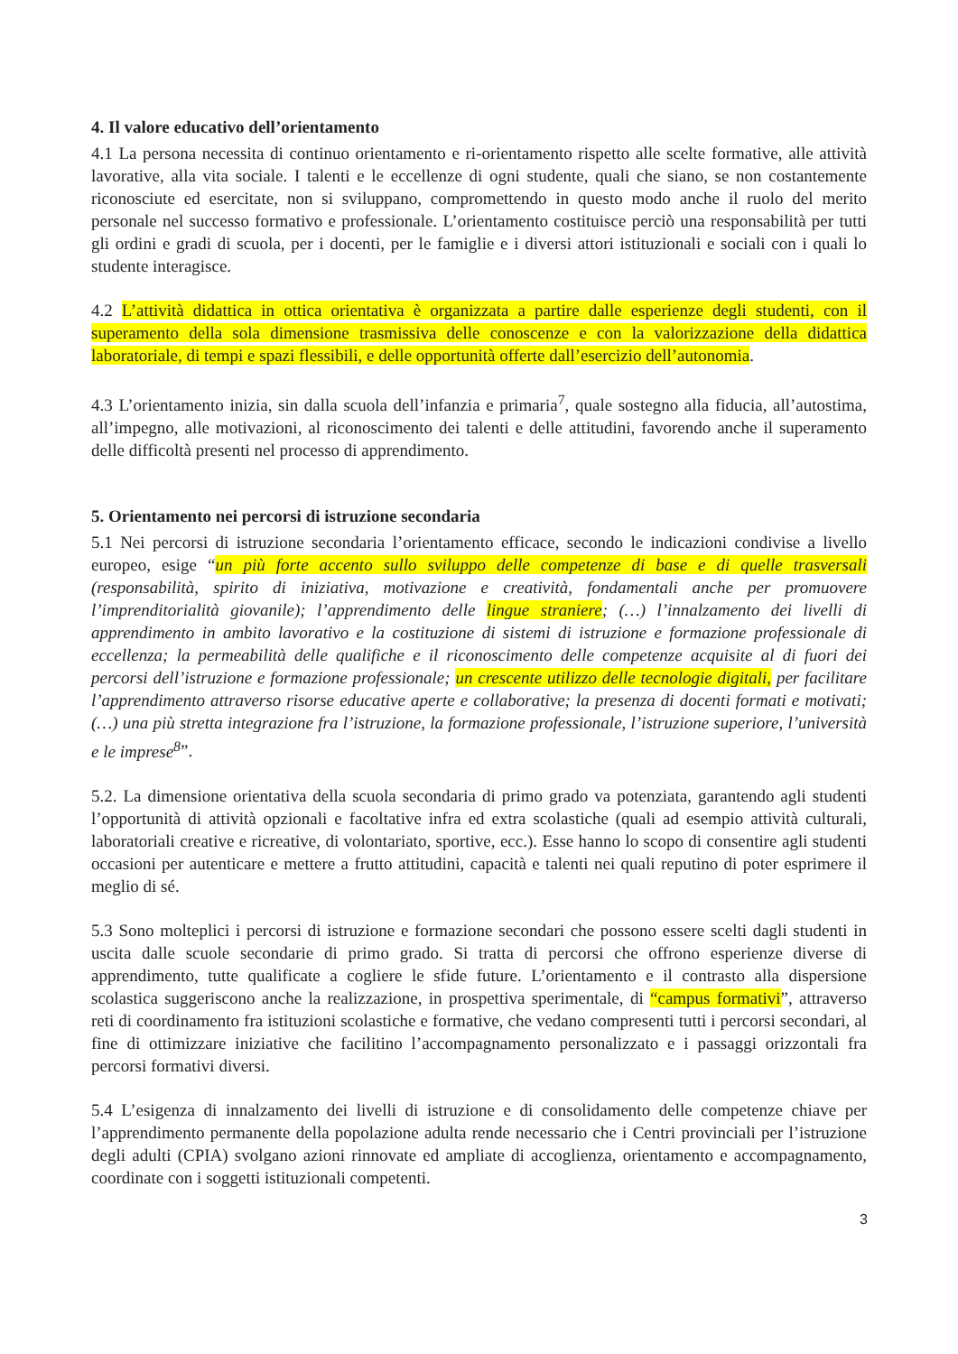4. Il valore educativo dell’orientamento
4.1 La persona necessita di continuo orientamento e ri-orientamento rispetto alle scelte formative, alle attività lavorative, alla vita sociale. I talenti e le eccellenze di ogni studente, quali che siano, se non costantemente riconosciute ed esercitate, non si sviluppano, compromettendo in questo modo anche il ruolo del merito personale nel successo formativo e professionale. L’orientamento costituisce perciò una responsabilità per tutti gli ordini e gradi di scuola, per i docenti, per le famiglie e i diversi attori istituzionali e sociali con i quali lo studente interagisce.
4.2 L’attività didattica in ottica orientativa è organizzata a partire dalle esperienze degli studenti, con il superamento della sola dimensione trasmissiva delle conoscenze e con la valorizzazione della didattica laboratoriale, di tempi e spazi flessibili, e delle opportunità offerte dall’esercizio dell’autonomia.
4.3 L’orientamento inizia, sin dalla scuola dell’infanzia e primaria<sup>7</sup>, quale sostegno alla fiducia, all’autostima, all’impegno, alle motivazioni, al riconoscimento dei talenti e delle attitudini, favorendo anche il superamento delle difficoltà presenti nel processo di apprendimento.
5. Orientamento nei percorsi di istruzione secondaria
5.1 Nei percorsi di istruzione secondaria l’orientamento efficace, secondo le indicazioni condivise a livello europeo, esige “un più forte accento sullo sviluppo delle competenze di base e di quelle trasversali (responsabilità, spirito di iniziativa, motivazione e creatività, fondamentali anche per promuovere l’imprenditorialità giovanile); l’apprendimento delle lingue straniere; (…) l’innalzamento dei livelli di apprendimento in ambito lavorativo e la costituzione di sistemi di istruzione e formazione professionale di eccellenza; la permeabilità delle qualifiche e il riconoscimento delle competenze acquisite al di fuori dei percorsi dell’istruzione e formazione professionale; un crescente utilizzo delle tecnologie digitali, per facilitare l’apprendimento attraverso risorse educative aperte e collaborative; la presenza di docenti formati e motivati; (…) una più stretta integrazione fra l’istruzione, la formazione professionale, l’istruzione superiore, l’università e le imprese<sup>8</sup>”.
5.2. La dimensione orientativa della scuola secondaria di primo grado va potenziata, garantendo agli studenti l’opportunità di attività opzionali e facoltative infra ed extra scolastiche (quali ad esempio attività culturali, laboratoriali creative e ricreative, di volontariato, sportive, ecc.). Esse hanno lo scopo di consentire agli studenti occasioni per autenticare e mettere a frutto attitudini, capacità e talenti nei quali reputino di poter esprimere il meglio di sé.
5.3 Sono molteplici i percorsi di istruzione e formazione secondari che possono essere scelti dagli studenti in uscita dalle scuole secondarie di primo grado. Si tratta di percorsi che offrono esperienze diverse di apprendimento, tutte qualificate a cogliere le sfide future. L’orientamento e il contrasto alla dispersione scolastica suggeriscono anche la realizzazione, in prospettiva sperimentale, di “campus formativi”, attraverso reti di coordinamento fra istituzioni scolastiche e formative, che vedano compresenti tutti i percorsi secondari, al fine di ottimizzare iniziative che facilitino l’accompagnamento personalizzato e i passaggi orizzontali fra percorsi formativi diversi.
5.4 L’esigenza di innalzamento dei livelli di istruzione e di consolidamento delle competenze chiave per l’apprendimento permanente della popolazione adulta rende necessario che i Centri provinciali per l’istruzione degli adulti (CPIA) svolgano azioni rinnovate ed ampliate di accoglienza, orientamento e accompagnamento, coordinate con i soggetti istituzionali competenti.
3